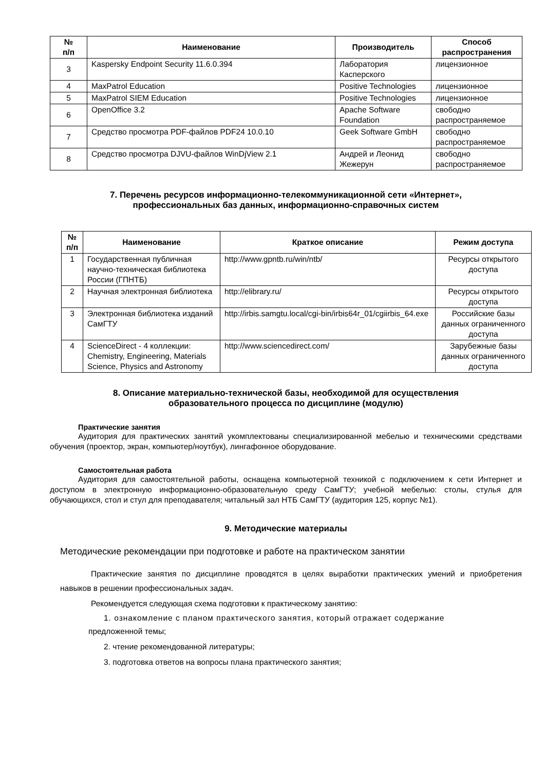| № п/п | Наименование | Производитель | Способ распространения |
| --- | --- | --- | --- |
| 3 | Kaspersky Endpoint Security 11.6.0.394 | Лаборатория Касперского | лицензионное |
| 4 | MaxPatrol Education | Positive Technologies | лицензионное |
| 5 | MaxPatrol SIEM Education | Positive Technologies | лицензионное |
| 6 | OpenOffice 3.2 | Apache Software Foundation | свободно распространяемое |
| 7 | Средство просмотра PDF-файлов PDF24 10.0.10 | Geek Software GmbH | свободно распространяемое |
| 8 | Средство просмотра DJVU-файлов WinDjView 2.1 | Андрей и Леонид Жежерун | свободно распространяемое |
7. Перечень ресурсов информационно-телекоммуникационной сети «Интернет»,
профессиональных баз данных, информационно-справочных систем
| № п/п | Наименование | Краткое описание | Режим доступа |
| --- | --- | --- | --- |
| 1 | Государственная публичная научно-техническая библиотека России (ГПНТБ) | http://www.gpntb.ru/win/ntb/ | Ресурсы открытого доступа |
| 2 | Научная электронная библиотека | http://elibrary.ru/ | Ресурсы открытого доступа |
| 3 | Электронная библиотека изданий СамГТУ | http://irbis.samgtu.local/cgi-bin/irbis64r_01/cgiirbis_64.exe | Российские базы данных ограниченного доступа |
| 4 | ScienceDirect - 4 коллекции: Chemistry, Engineering, Materials Science, Physics and Astronomy | http://www.sciencedirect.com/ | Зарубежные базы данных ограниченного доступа |
8. Описание материально-технической базы, необходимой для осуществления
образовательного процесса по дисциплине (модулю)
Практические занятия
Аудитория для практических занятий укомплектованы специализированной мебелью и техническими средствами обучения (проектор, экран, компьютер/ноутбук), лингафонное оборудование.
Самостоятельная работа
Аудитория для самостоятельной работы, оснащена компьютерной техникой с подключением к сети Интернет и доступом в электронную информационно-образовательную среду СамГТУ; учебной мебелью: столы, стулья для обучающихся, стол и стул для преподавателя; читальный зал НТБ СамГТУ (аудитория 125, корпус №1).
9. Методические материалы
Методические рекомендации при подготовке и работе на практическом занятии
Практические занятия по дисциплине проводятся в целях выработки практических умений и приобретения навыков в решении профессиональных задач.
Рекомендуется следующая схема подготовки к практическому занятию:
1. ознакомление с планом практического занятия, который отражает содержание
предложенной темы;
2. чтение рекомендованной литературы;
3. подготовка ответов на вопросы плана практического занятия;